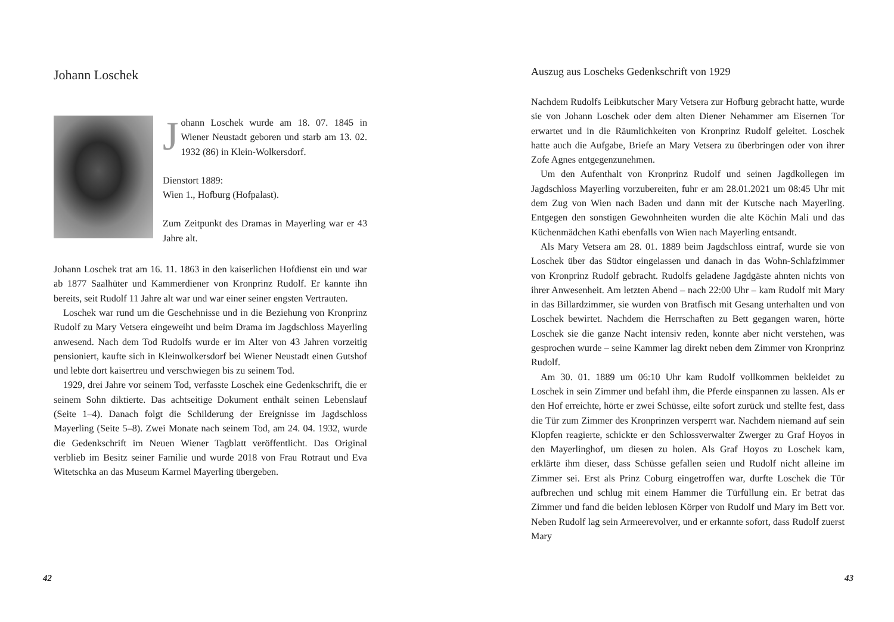Johann Loschek
Johann Loschek wurde am 18. 07. 1845 in Wiener Neustadt geboren und starb am 13. 02. 1932 (86) in Klein-Wolkersdorf.
Dienstort 1889:
Wien 1., Hofburg (Hofpalast).
Zum Zeitpunkt des Dramas in Mayerling war er 43 Jahre alt.
Johann Loschek trat am 16. 11. 1863 in den kaiserlichen Hofdienst ein und war ab 1877 Saalhüter und Kammerdiener von Kronprinz Rudolf. Er kannte ihn bereits, seit Rudolf 11 Jahre alt war und war einer seiner engsten Vertrauten.
Loschek war rund um die Geschehnisse und in die Beziehung von Kronprinz Rudolf zu Mary Vetsera eingeweiht und beim Drama im Jagdschloss Mayerling anwesend. Nach dem Tod Rudolfs wurde er im Alter von 43 Jahren vorzeitig pensioniert, kaufte sich in Kleinwolkersdorf bei Wiener Neustadt einen Gutshof und lebte dort kaisertreu und verschwiegen bis zu seinem Tod.
1929, drei Jahre vor seinem Tod, verfasste Loschek eine Gedenkschrift, die er seinem Sohn diktierte. Das achtseitige Dokument enthält seinen Lebenslauf (Seite 1–4). Danach folgt die Schilderung der Ereignisse im Jagdschloss Mayerling (Seite 5–8). Zwei Monate nach seinem Tod, am 24. 04. 1932, wurde die Gedenkschrift im Neuen Wiener Tagblatt veröffentlicht. Das Original verblieb im Besitz seiner Familie und wurde 2018 von Frau Rotraut und Eva Witetschka an das Museum Karmel Mayerling übergeben.
42
Auszug aus Loscheks Gedenkschrift von 1929
Nachdem Rudolfs Leibkutscher Mary Vetsera zur Hofburg gebracht hatte, wurde sie von Johann Loschek oder dem alten Diener Nehammer am Eisernen Tor erwartet und in die Räumlichkeiten von Kronprinz Rudolf geleitet. Loschek hatte auch die Aufgabe, Briefe an Mary Vetsera zu überbringen oder von ihrer Zofe Agnes entgegenzunehmen.
Um den Aufenthalt von Kronprinz Rudolf und seinen Jagdkollegen im Jagdschloss Mayerling vorzubereiten, fuhr er am 28.01.2021 um 08:45 Uhr mit dem Zug von Wien nach Baden und dann mit der Kutsche nach Mayerling. Entgegen den sonstigen Gewohnheiten wurden die alte Köchin Mali und das Küchenmädchen Kathi ebenfalls von Wien nach Mayerling entsandt.
Als Mary Vetsera am 28. 01. 1889 beim Jagdschloss eintraf, wurde sie von Loschek über das Südtor eingelassen und danach in das Wohn-Schlafzimmer von Kronprinz Rudolf gebracht. Rudolfs geladene Jagdgäste ahnten nichts von ihrer Anwesenheit. Am letzten Abend – nach 22:00 Uhr – kam Rudolf mit Mary in das Billardzimmer, sie wurden von Bratfisch mit Gesang unterhalten und von Loschek bewirtet. Nachdem die Herrschaften zu Bett gegangen waren, hörte Loschek sie die ganze Nacht intensiv reden, konnte aber nicht verstehen, was gesprochen wurde – seine Kammer lag direkt neben dem Zimmer von Kronprinz Rudolf.
Am 30. 01. 1889 um 06:10 Uhr kam Rudolf vollkommen bekleidet zu Loschek in sein Zimmer und befahl ihm, die Pferde einspannen zu lassen. Als er den Hof erreichte, hörte er zwei Schüsse, eilte sofort zurück und stellte fest, dass die Tür zum Zimmer des Kronprinzen versperrt war. Nachdem niemand auf sein Klopfen reagierte, schickte er den Schlossverwalter Zwerger zu Graf Hoyos in den Mayerlinghof, um diesen zu holen. Als Graf Hoyos zu Loschek kam, erklärte ihm dieser, dass Schüsse gefallen seien und Rudolf nicht alleine im Zimmer sei. Erst als Prinz Coburg eingetroffen war, durfte Loschek die Tür aufbrechen und schlug mit einem Hammer die Türfüllung ein. Er betrat das Zimmer und fand die beiden leblosen Körper von Rudolf und Mary im Bett vor. Neben Rudolf lag sein Armeerevolver, und er erkannte sofort, dass Rudolf zuerst Mary
43